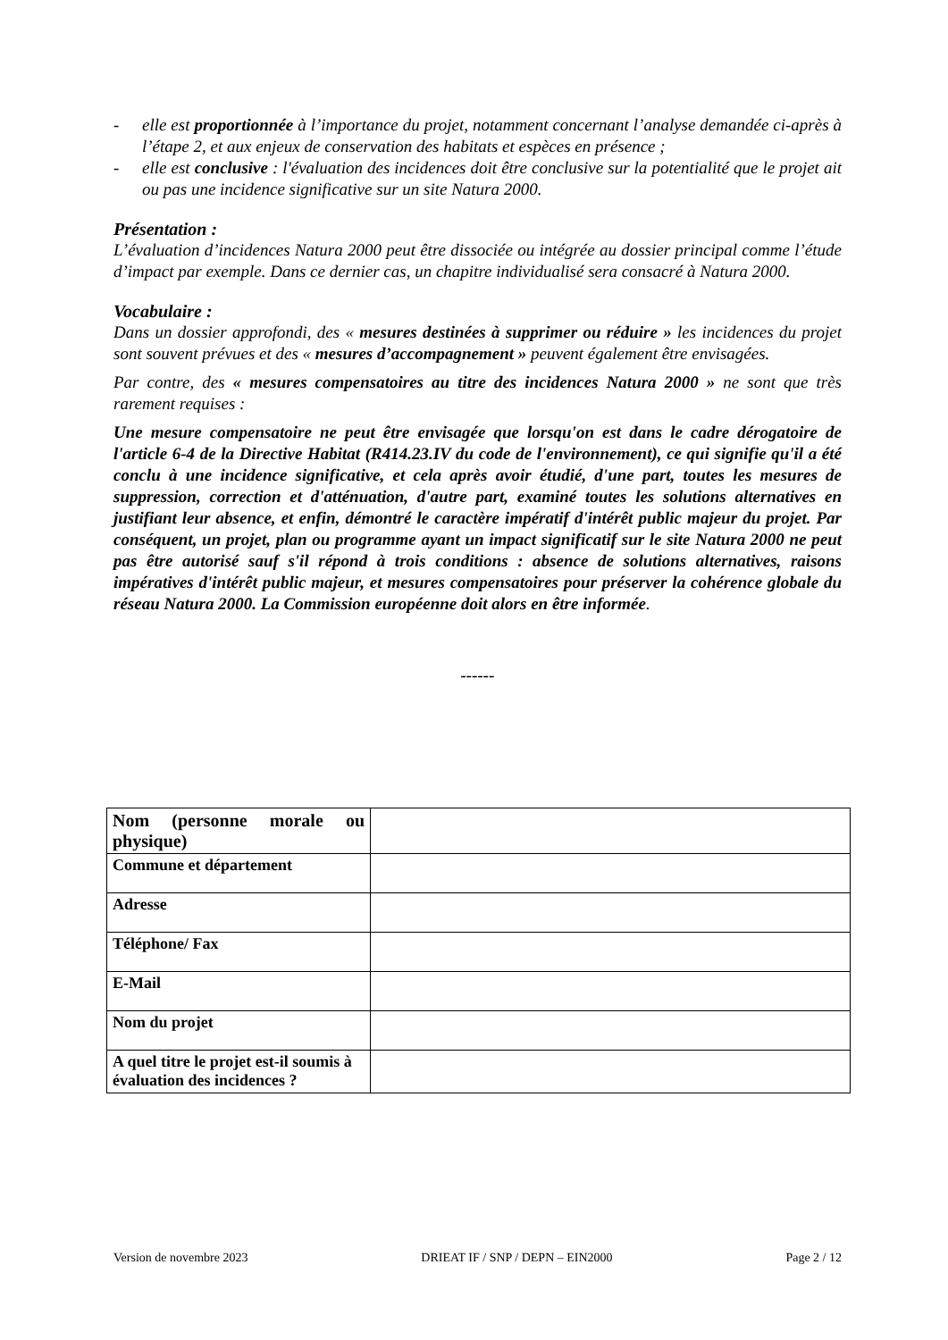- elle est proportionnée à l’importance du projet, notamment concernant l’analyse demandée ci-après à l’étape 2, et aux enjeux de conservation des habitats et espèces en présence ;
- elle est conclusive : l'évaluation des incidences doit être conclusive sur la potentialité que le projet ait ou pas une incidence significative sur un site Natura 2000.
Présentation :
L’évaluation d’incidences Natura 2000 peut être dissociée ou intégrée au dossier principal comme l’étude d’impact par exemple. Dans ce dernier cas, un chapitre individualisé sera consacré à Natura 2000.
Vocabulaire :
Dans un dossier approfondi, des « mesures destinées à supprimer ou réduire » les incidences du projet sont souvent prévues et des « mesures d’accompagnement » peuvent également être envisagées.
Par contre, des « mesures compensatoires au titre des incidences Natura 2000 » ne sont que très rarement requises :
Une mesure compensatoire ne peut être envisagée que lorsqu'on est dans le cadre dérogatoire de l'article 6-4 de la Directive Habitat (R414.23.IV du code de l'environnement), ce qui signifie qu'il a été conclu à une incidence significative, et cela après avoir étudié, d'une part, toutes les mesures de suppression, correction et d'atténuation, d'autre part, examiné toutes les solutions alternatives en justifiant leur absence, et enfin, démontré le caractère impératif d'intérêt public majeur du projet. Par conséquent, un projet, plan ou programme ayant un impact significatif sur le site Natura 2000 ne peut pas être autorisé sauf s'il répond à trois conditions : absence de solutions alternatives, raisons impératives d'intérêt public majeur, et mesures compensatoires pour préserver la cohérence globale du réseau Natura 2000. La Commission européenne doit alors en être informée.
------
| Nom (personne morale ou physique) | |
| Commune et département | |
| Adresse | |
| Téléphone/ Fax | |
| E-Mail | |
| Nom du projet | |
| A quel titre le projet est-il soumis à évaluation des incidences ? | |
Version de novembre 2023 DRIEAT IF / SNP / DEPN – EIN2000 Page 2 / 12